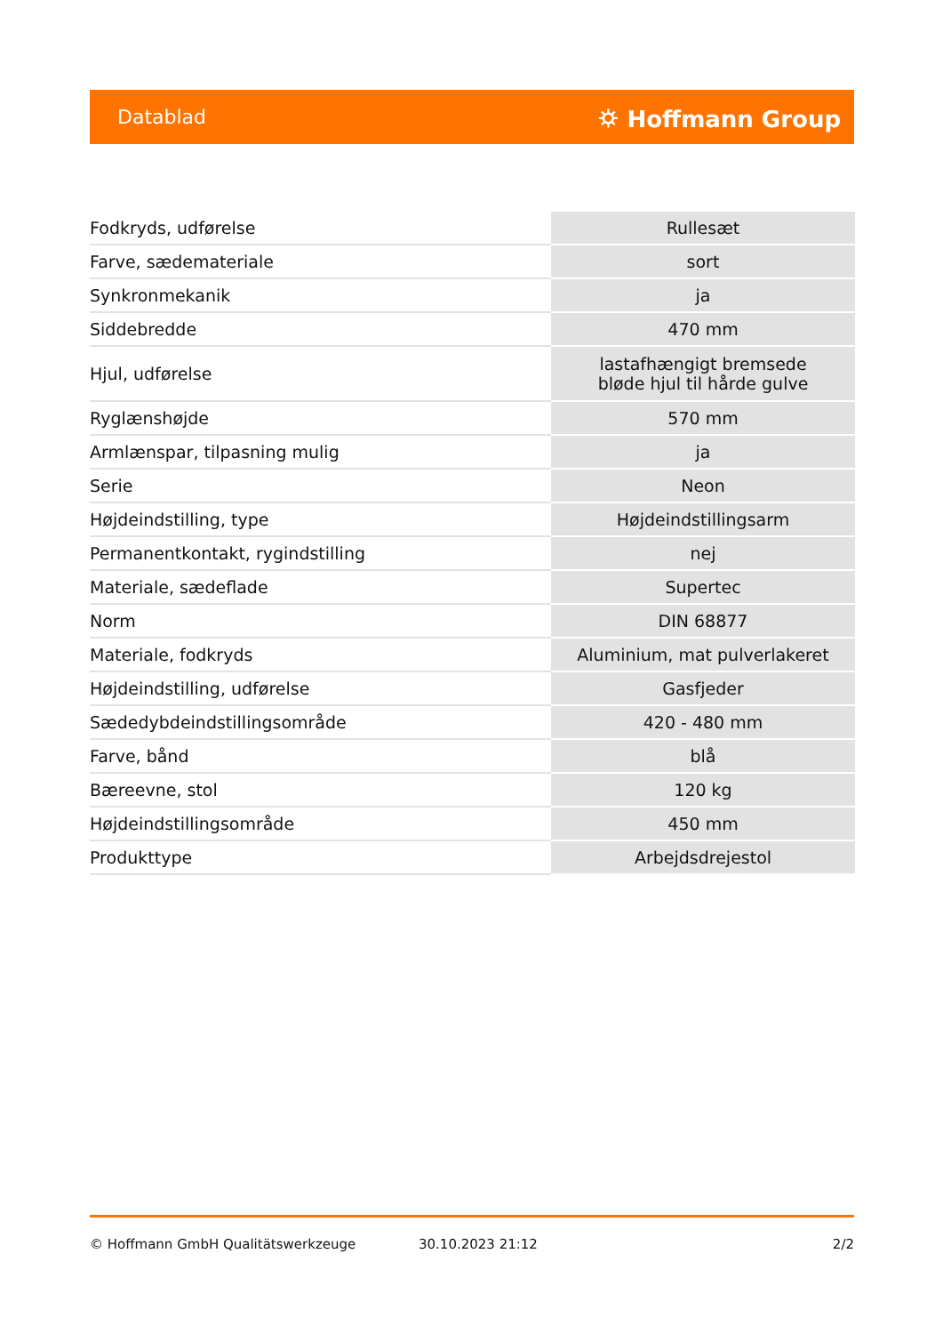Datablad ⛭ Hoffmann Group
| Fodkryds, udførelse | Rullesæt |
| Farve, sædemateriale | sort |
| Synkronmekanik | ja |
| Siddebredde | 470 mm |
| Hjul, udførelse | lastafhængigt bremsede bløde hjul til hårde gulve |
| Ryglænshøjde | 570 mm |
| Armlænspar, tilpasning mulig | ja |
| Serie | Neon |
| Højdeindstilling, type | Højdeindstillingsarm |
| Permanentkontakt, rygindstilling | nej |
| Materiale, sædeflade | Supertec |
| Norm | DIN 68877 |
| Materiale, fodkryds | Aluminium, mat pulverlakeret |
| Højdeindstilling, udførelse | Gasfjeder |
| Sædedybdeindstillingsområde | 420 - 480 mm |
| Farve, bånd | blå |
| Bæreevne, stol | 120 kg |
| Højdeindstillingsområde | 450 mm |
| Produkttype | Arbejdsdrejestol |
© Hoffmann GmbH Qualitätswerkzeuge 30.10.2023 21:12 2/2